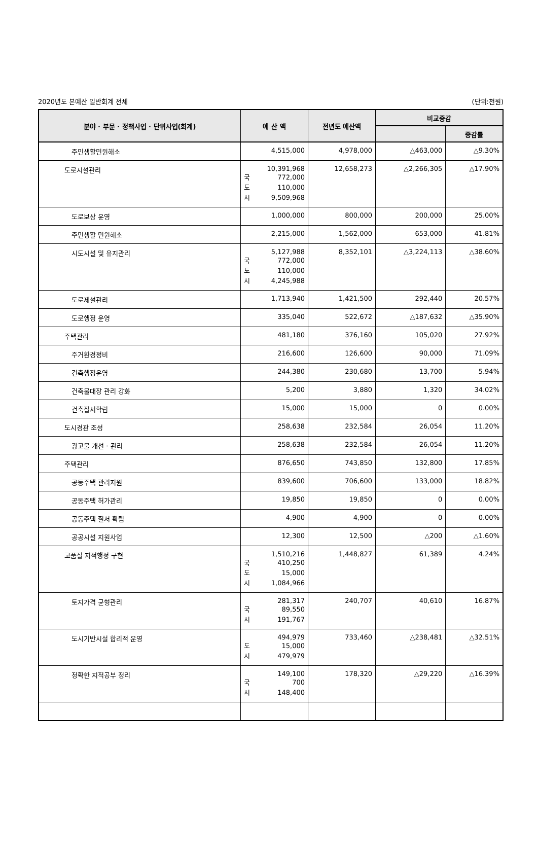2020년도 본예산 일반회계 전체 (단위:천원)
| 분야 · 부문 · 정책사업 · 단위사업(회계) | 예 산 액 | 전년도 예산액 | 비교증감 | |
| --- | --- | --- | --- | --- |
| | | | | 증감률 |
| 주민생활민원해소 | 4,515,000 | 4,978,000 | △463,000 | △9.30% |
| 도로시설관리 | 10,391,968 국 772,000 도 110,000 시 9,509,968 | 12,658,273 | △2,266,305 | △17.90% |
| 도로보상 운영 | 1,000,000 | 800,000 | 200,000 | 25.00% |
| 주민생활 민원해소 | 2,215,000 | 1,562,000 | 653,000 | 41.81% |
| 시도시설 및 유지관리 | 5,127,988 국 772,000 도 110,000 시 4,245,988 | 8,352,101 | △3,224,113 | △38.60% |
| 도로제설관리 | 1,713,940 | 1,421,500 | 292,440 | 20.57% |
| 도로행정 운영 | 335,040 | 522,672 | △187,632 | △35.90% |
| 주택관리 | 481,180 | 376,160 | 105,020 | 27.92% |
| 주거환경정비 | 216,600 | 126,600 | 90,000 | 71.09% |
| 건축행정운영 | 244,380 | 230,680 | 13,700 | 5.94% |
| 건축물대장 관리 강화 | 5,200 | 3,880 | 1,320 | 34.02% |
| 건축질서확립 | 15,000 | 15,000 | 0 | 0.00% |
| 도시경관 조성 | 258,638 | 232,584 | 26,054 | 11.20% |
| 광고물 개선 · 관리 | 258,638 | 232,584 | 26,054 | 11.20% |
| 주택관리 | 876,650 | 743,850 | 132,800 | 17.85% |
| 공동주택 관리지원 | 839,600 | 706,600 | 133,000 | 18.82% |
| 공동주택 허가관리 | 19,850 | 19,850 | 0 | 0.00% |
| 공동주택 질서 확립 | 4,900 | 4,900 | 0 | 0.00% |
| 공공시설 지원사업 | 12,300 | 12,500 | △200 | △1.60% |
| 고품질 지적행정 구현 | 1,510,216 국 410,250 도 15,000 시 1,084,966 | 1,448,827 | 61,389 | 4.24% |
| 토지가격 균형관리 | 281,317 국 89,550 시 191,767 | 240,707 | 40,610 | 16.87% |
| 도시기반시설 합리적 운영 | 494,979 도 15,000 시 479,979 | 733,460 | △238,481 | △32.51% |
| 정확한 지적공부 정리 | 149,100 국 700 시 148,400 | 178,320 | △29,220 | △16.39% |